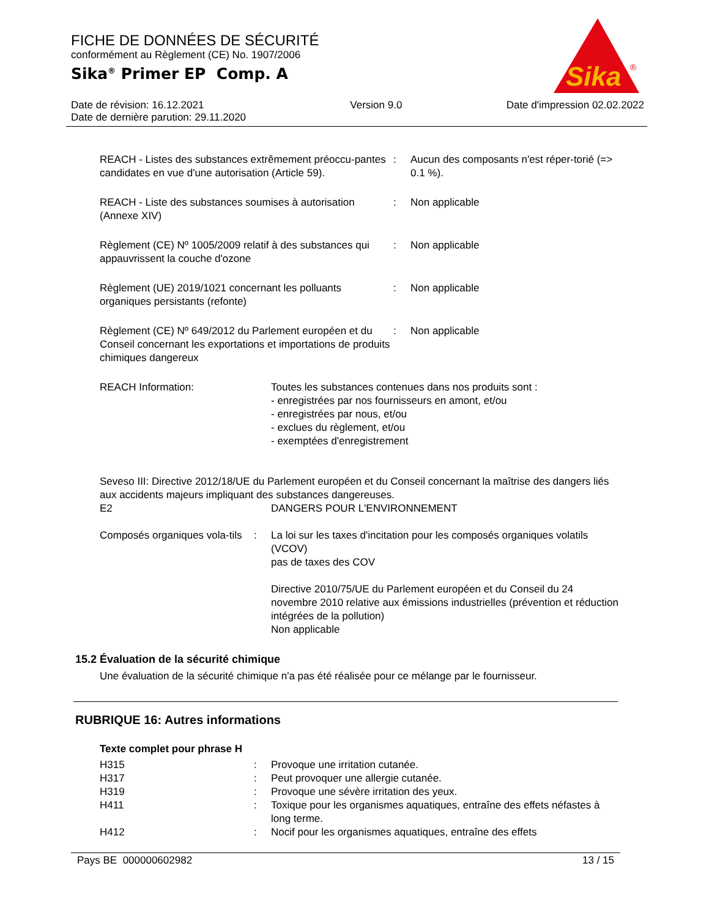FICHE DE DONNÉES DE SÉCURITÉ
conformément au Règlement (CE) No. 1907/2006
Sika<sup>®</sup> Primer EP Comp. A
Sika
®
Date de révision: 16.12.2021
Date de dernière parution: 29.11.2020
Version 9.0 Date d'impression 02.02.2022
REACH - Listes des substances extrêmement préoccu-pantes candidates en vue d'une autorisation (Article 59).
: Aucun des composants n'est réper-torié (=> 0.1 %).
REACH - Liste des substances soumises à autorisation (Annexe XIV)
: Non applicable
Règlement (CE) Nº 1005/2009 relatif à des substances qui appauvrissent la couche d'ozone
: Non applicable
Règlement (UE) 2019/1021 concernant les polluants organiques persistants (refonte)
: Non applicable
Règlement (CE) Nº 649/2012 du Parlement européen et du Conseil concernant les exportations et importations de produits chimiques dangereux
: Non applicable
REACH Information: Toutes les substances contenues dans nos produits sont :
- enregistrées par nos fournisseurs en amont, et/ou
- enregistrées par nous, et/ou
- exclues du règlement, et/ou
- exemptées d'enregistrement
Seveso III: Directive 2012/18/UE du Parlement européen et du Conseil concernant la maîtrise des dangers liés aux accidents majeurs impliquant des substances dangereuses.
E2 DANGERS POUR L'ENVIRONNEMENT
Composés organiques vola-tils
: La loi sur les taxes d'incitation pour les composés organiques volatils (VCOV)
pas de taxes des COV
Directive 2010/75/UE du Parlement européen et du Conseil du 24 novembre 2010 relative aux émissions industrielles (prévention et réduction intégrées de la pollution)
Non applicable
15.2 Évaluation de la sécurité chimique
Une évaluation de la sécurité chimique n'a pas été réalisée pour ce mélange par le fournisseur.
RUBRIQUE 16: Autres informations
Texte complet pour phrase H
H315 : Provoque une irritation cutanée.
H317 : Peut provoquer une allergie cutanée.
H319 : Provoque une sévère irritation des yeux.
H411 : Toxique pour les organismes aquatiques, entraîne des effets néfastes à long terme.
H412 : Nocif pour les organismes aquatiques, entraîne des effets
Pays BE 000000602982 13 / 15